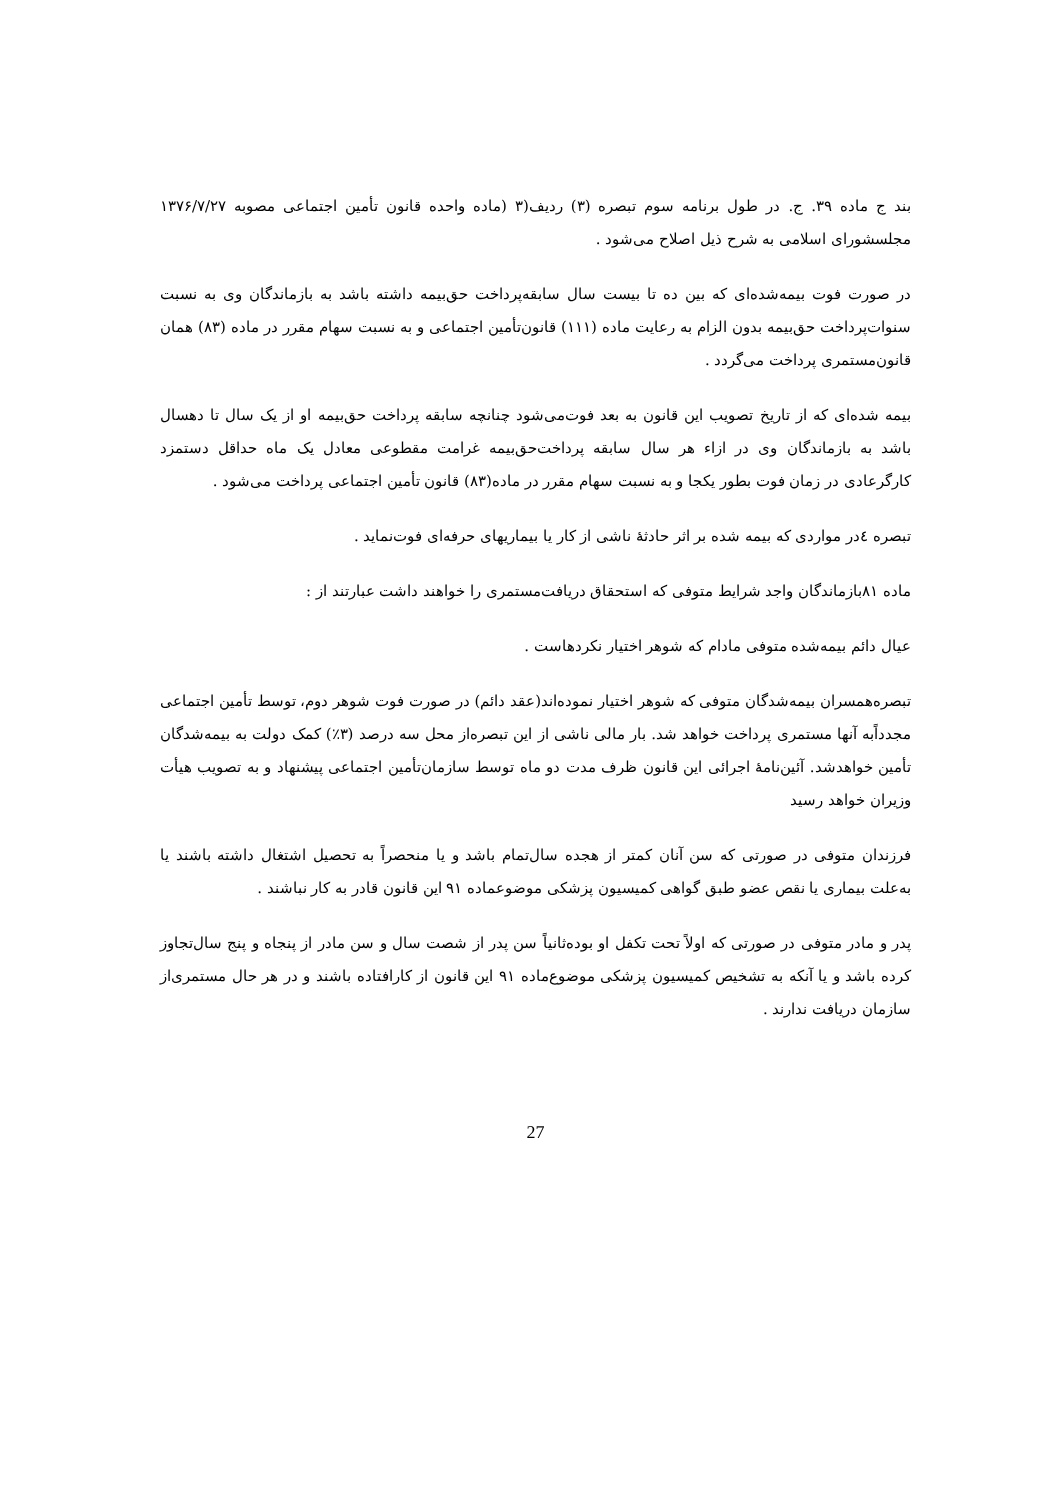بند ج ماده ۳۹. ج. در طول برنامه سوم تبصره (۳) ردیف(۳ (ماده واحده قانون تأمین اجتماعی مصوبه ۱۳۷۶/۷/۲۷ مجلسشورای اسلامی به شرح ذیل اصلاح می‌شود .
در صورت فوت بیمه‌شده‌ای که بین ده تا بیست سال سابقه‌پرداخت حق‌بیمه داشته باشد به بازماندگان وی به نسبت سنوات‌پرداخت حق‌بیمه بدون الزام به رعایت ماده (۱۱۱) قانون‌تأمین اجتماعی و به نسبت سهام مقرر در ماده (۸۳) همان قانون‌مستمری پرداخت می‌گردد .
بیمه شده‌ای که از تاریخ تصویب این قانون به بعد فوت‌می‌شود چنانچه سابقه پرداخت حق‌بیمه او از یک سال تا دهسال باشد به بازماندگان وی در ازاء هر سال سابقه پرداخت‌حق‌بیمه غرامت مقطوعی معادل یک ماه حداقل دستمزد کارگرعادی در زمان فوت بطور یکجا و به نسبت سهام مقرر در ماده(۸۳) قانون تأمین اجتماعی پرداخت می‌شود .
تبصره ٤در مواردی که بیمه شده بر اثر حادثهٔ ناشی از کار یا بیماریهای حرفه‌ای فوت‌نماید .
ماده ۸۱بازماندگان واجد شرایط متوفی که استحقاق دریافت‌مستمری را خواهند داشت عبارتند از :
عیال دائم بیمه‌شده متوفی مادام که شوهر اختیار نکردهاست .
تبصره‌همسران بیمه‌شدگان متوفی که شوهر اختیار نموده‌اند(عقد دائم) در صورت فوت شوهر دوم، توسط تأمین اجتماعی مجدداًبه آنها مستمری پرداخت خواهد شد. بار مالی ناشی از این تبصره‌از محل سه درصد (۳٪) کمک دولت به بیمه‌شدگان تأمین خواهدشد. آئین‌نامهٔ اجرائی این قانون ظرف مدت دو ماه توسط سازمان‌تأمین اجتماعی پیشنهاد و به تصویب هیأت وزیران خواهد رسید
فرزندان متوفی در صورتی که سن آنان کمتر از هجده سال‌تمام باشد و یا منحصراً به تحصیل اشتغال داشته باشند یا به‌علت بیماری یا نقص عضو طبق گواهی کمیسیون پزشکی موضوعماده ۹۱ این قانون قادر به کار نباشند .
پدر و مادر متوفی در صورتی که اولاً تحت تکفل او بوده‌ثانیاً سن پدر از شصت سال و سن مادر از پنجاه و پنج سال‌تجاوز کرده باشد و یا آنکه به تشخیص کمیسیون پزشکی موضوع‌ماده ۹۱ این قانون از کارافتاده باشند و در هر حال مستمری‌از سازمان دریافت ندارند .
27